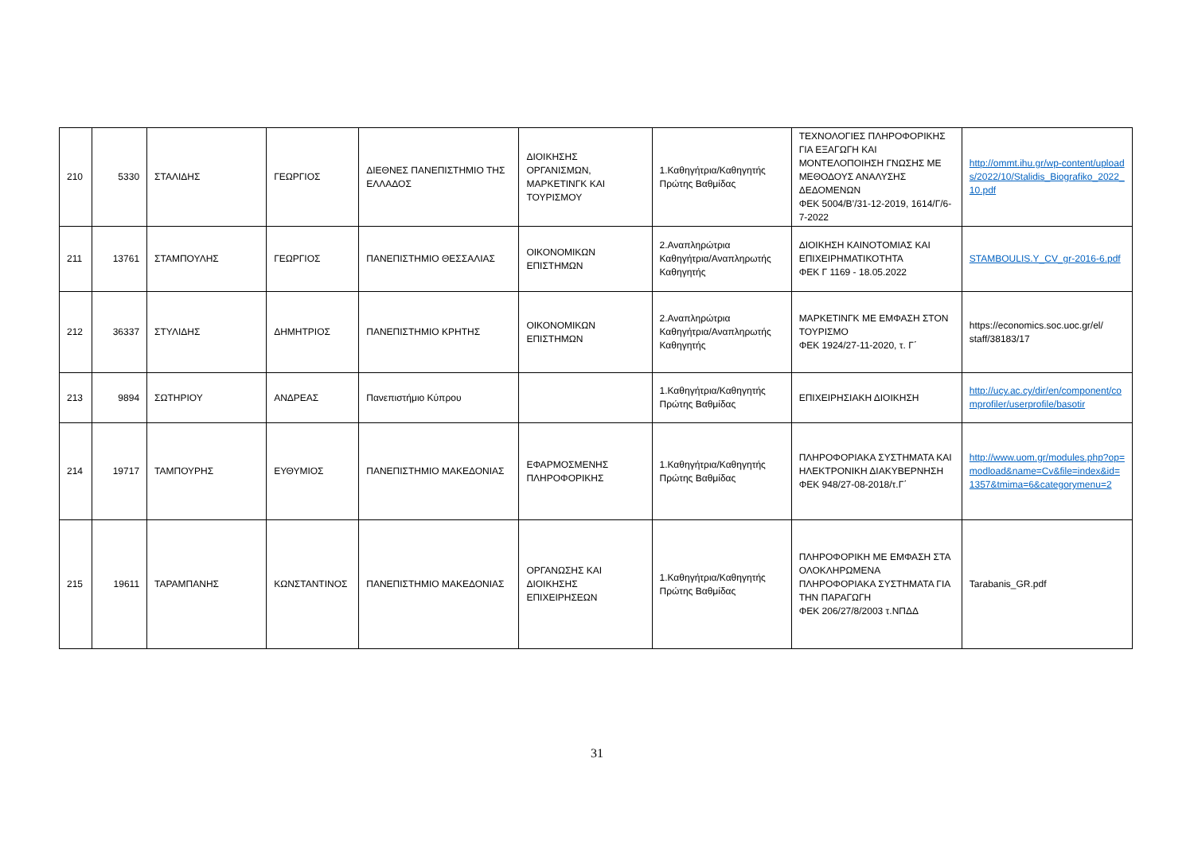| 210 | 5330 | ΣΤΑΛΙΔΗΣ | ΓΕΩΡΓΙΟΣ | ΔΙΕΘΝΕΣ ΠΑΝΕΠΙΣΤΗΜΙΟ ΤΗΣ ΕΛΛΑΔΟΣ | ΔΙΟΙΚΗΣΗΣ ΟΡΓΑΝΙΣΜΩΝ, ΜΑΡΚΕΤΙΝΓΚ ΚΑΙ ΤΟΥΡΙΣΜΟΥ | 1.Καθηγήτρια/Καθηγητής Πρώτης Βαθμίδας | ΤΕΧΝΟΛΟΓΙΕΣ ΠΛΗΡΟΦΟΡΙΚΗΣ ΓΙΑ ΕΞΑΓΩΓΗ ΚΑΙ ΜΟΝΤΕΛΟΠΟΙΗΣΗ ΓΝΩΣΗΣ ΜΕ ΜΕΘΟΔΟΥΣ ΑΝΑΛΥΣΗΣ ΔΕΔΟΜΕΝΩΝ ΦΕΚ 5004/Β’/31-12-2019, 1614/Γ/6-7-2022 | http://ommt.ihu.gr/wp-content/uploads/2022/10/Stalidis_Biografiko_2022_10.pdf |
| 211 | 13761 | ΣΤΑΜΠΟΥΛΗΣ | ΓΕΩΡΓΙΟΣ | ΠΑΝΕΠΙΣΤΗΜΙΟ ΘΕΣΣΑΛΙΑΣ | ΟΙΚΟΝΟΜΙΚΩΝ ΕΠΙΣΤΗΜΩΝ | 2.Αναπληρώτρια Καθηγήτρια/Αναπληρωτής Καθηγητής | ΔΙΟΙΚΗΣΗ ΚΑΙΝΟΤΟΜΙΑΣ ΚΑΙ ΕΠΙΧΕΙΡΗΜΑΤΙΚΟΤΗΤΑ ΦΕΚ Γ 1169 - 18.05.2022 | STAMBOULIS.Y_CV_gr-2016-6.pdf |
| 212 | 36337 | ΣΤΥΛΙΔΗΣ | ΔΗΜΗΤΡΙΟΣ | ΠΑΝΕΠΙΣΤΗΜΙΟ ΚΡΗΤΗΣ | ΟΙΚΟΝΟΜΙΚΩΝ ΕΠΙΣΤΗΜΩΝ | 2.Αναπληρώτρια Καθηγήτρια/Αναπληρωτής Καθηγητής | ΜΑΡΚΕΤΙΝΓΚ ΜΕ ΕΜΦΑΣΗ ΣΤΟΝ ΤΟΥΡΙΣΜΟ ΦΕΚ 1924/27-11-2020, τ. Γ΄ | https://economics.soc.uoc.gr/el/ staff/38183/17 |
| 213 | 9894 | ΣΩΤΗΡΙΟΥ | ΑΝΔΡΕΑΣ | Πανεπιστήμιο Κύπρου | | 1.Καθηγήτρια/Καθηγητής Πρώτης Βαθμίδας | ΕΠΙΧΕΙΡΗΣΙΑΚΗ ΔΙΟΙΚΗΣΗ | http://ucy.ac.cy/dir/en/component/comprofiler/userprofile/basotir |
| 214 | 19717 | ΤΑΜΠΟΥΡΗΣ | ΕΥΘΥΜΙΟΣ | ΠΑΝΕΠΙΣΤΗΜΙΟ ΜΑΚΕΔΟΝΙΑΣ | ΕΦΑΡΜΟΣΜΕΝΗΣ ΠΛΗΡΟΦΟΡΙΚΗΣ | 1.Καθηγήτρια/Καθηγητής Πρώτης Βαθμίδας | ΠΛΗΡΟΦΟΡΙΑΚΑ ΣΥΣΤΗΜΑΤΑ ΚΑΙ ΗΛΕΚΤΡΟΝΙΚΗ ΔΙΑΚΥΒΕΡΝΗΣΗ ΦΕΚ 948/27-08-2018/τ.Γ΄ | http://www.uom.gr/modules.php?op=modload&name=Cv&file=index&id=1357&tmima=6&categorymenu=2 |
| 215 | 19611 | ΤΑΡΑΜΠΑΝΗΣ | ΚΩΝΣΤΑΝΤΙΝΟΣ | ΠΑΝΕΠΙΣΤΗΜΙΟ ΜΑΚΕΔΟΝΙΑΣ | ΟΡΓΑΝΩΣΗΣ ΚΑΙ ΔΙΟΙΚΗΣΗΣ ΕΠΙΧΕΙΡΗΣΕΩΝ | 1.Καθηγήτρια/Καθηγητής Πρώτης Βαθμίδας | ΠΛΗΡΟΦΟΡΙΚΗ ΜΕ ΕΜΦΑΣΗ ΣΤΑ ΟΛΟΚΛΗΡΩΜΕΝΑ ΠΛΗΡΟΦΟΡΙΑΚΑ ΣΥΣΤΗΜΑΤΑ ΓΙΑ ΤΗΝ ΠΑΡΑΓΩΓΗ ΦΕΚ 206/27/8/2003 τ.ΝΠΔΔ | Tarabanis_GR.pdf |
31